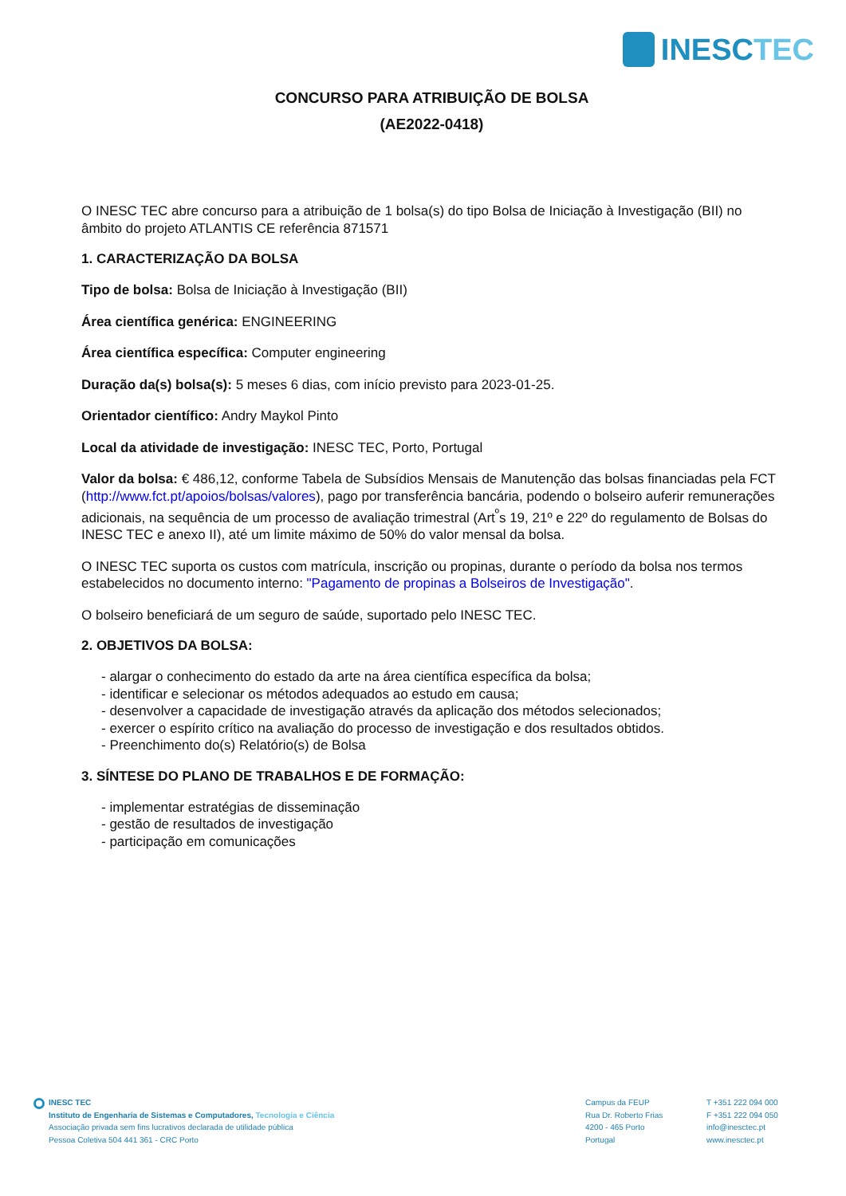INESCTEC
CONCURSO PARA ATRIBUIÇÃO DE BOLSA
(AE2022-0418)
O INESC TEC abre concurso para a atribuição de 1 bolsa(s) do tipo Bolsa de Iniciação à Investigação (BII) no âmbito do projeto ATLANTIS CE referência 871571
1. CARACTERIZAÇÃO DA BOLSA
Tipo de bolsa: Bolsa de Iniciação à Investigação (BII)
Área científica genérica: ENGINEERING
Área científica específica: Computer engineering
Duração da(s) bolsa(s): 5 meses 6 dias, com início previsto para 2023-01-25.
Orientador científico: Andry Maykol Pinto
Local da atividade de investigação: INESC TEC, Porto, Portugal
Valor da bolsa: € 486,12, conforme Tabela de Subsídios Mensais de Manutenção das bolsas financiadas pela FCT (http://www.fct.pt/apoios/bolsas/valores), pago por transferência bancária, podendo o bolseiro auferir remunerações adicionais, na sequência de um processo de avaliação trimestral (Art<sup>º</sup>s 19, 21º e 22º do regulamento de Bolsas do INESC TEC e anexo II), até um limite máximo de 50% do valor mensal da bolsa.
O INESC TEC suporta os custos com matrícula, inscrição ou propinas, durante o período da bolsa nos termos estabelecidos no documento interno: "Pagamento de propinas a Bolseiros de Investigação".
O bolseiro beneficiará de um seguro de saúde, suportado pelo INESC TEC.
2. OBJETIVOS DA BOLSA:
- alargar o conhecimento do estado da arte na área científica específica da bolsa;
- identificar e selecionar os métodos adequados ao estudo em causa;
- desenvolver a capacidade de investigação através da aplicação dos métodos selecionados;
- exercer o espírito crítico na avaliação do processo de investigação e dos resultados obtidos.
- Preenchimento do(s) Relatório(s) de Bolsa
3. SÍNTESE DO PLANO DE TRABALHOS E DE FORMAÇÃO:
- implementar estratégias de disseminação
- gestão de resultados de investigação
- participação em comunicações
INESC TEC
Instituto de Engenharia de Sistemas e Computadores, Tecnologia e Ciência
Associação privada sem fins lucrativos declarada de utilidade pública
Pessoa Coletiva 504 441 361 - CRC Porto
Campus da FEUP
Rua Dr. Roberto Frias
4200 - 465 Porto
Portugal
T +351 222 094 000
F +351 222 094 050
info@inesctec.pt
www.inesctec.pt